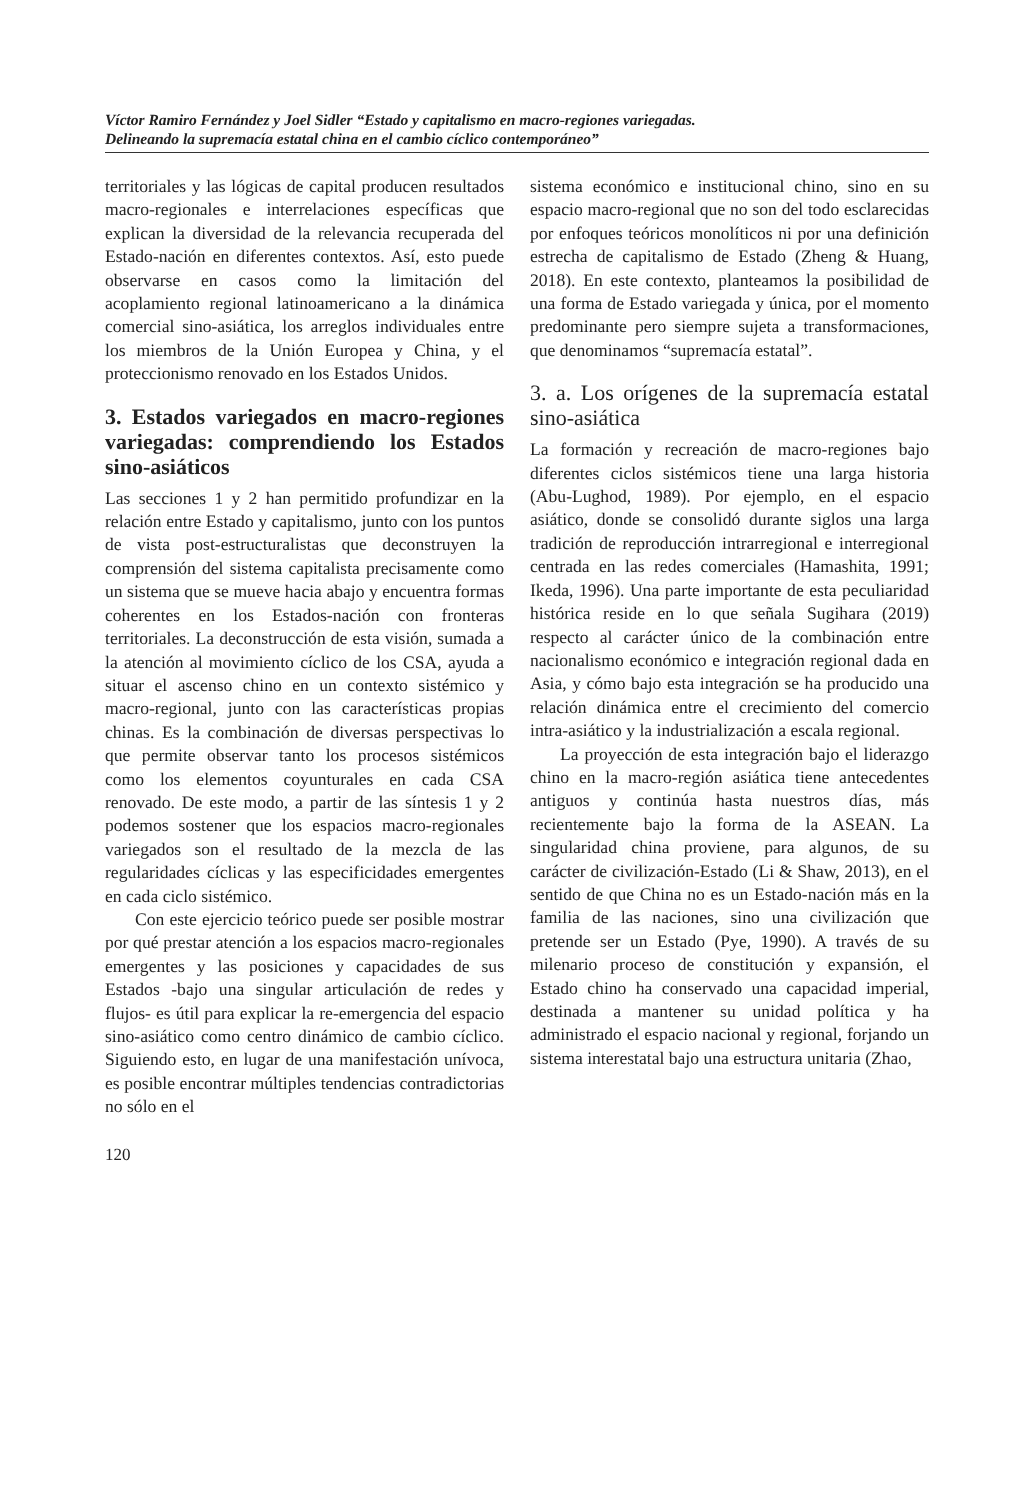Víctor Ramiro Fernández y Joel Sidler “Estado y capitalismo en macro-regiones variegadas.
Delineando la supremacía estatal china en el cambio cíclico contemporáneo”
territoriales y las lógicas de capital producen resultados macro-regionales e interrelaciones específicas que explican la diversidad de la relevancia recuperada del Estado-nación en diferentes contextos. Así, esto puede observarse en casos como la limitación del acoplamiento regional latinoamericano a la dinámica comercial sino-asiática, los arreglos individuales entre los miembros de la Unión Europea y China, y el proteccionismo renovado en los Estados Unidos.
3. Estados variegados en macro-regiones variegadas: comprendiendo los Estados sino-asiáticos
Las secciones 1 y 2 han permitido profundizar en la relación entre Estado y capitalismo, junto con los puntos de vista post-estructuralistas que deconstruyen la comprensión del sistema capitalista precisamente como un sistema que se mueve hacia abajo y encuentra formas coherentes en los Estados-nación con fronteras territoriales. La deconstrucción de esta visión, sumada a la atención al movimiento cíclico de los CSA, ayuda a situar el ascenso chino en un contexto sistémico y macro-regional, junto con las características propias chinas. Es la combinación de diversas perspectivas lo que permite observar tanto los procesos sistémicos como los elementos coyunturales en cada CSA renovado. De este modo, a partir de las síntesis 1 y 2 podemos sostener que los espacios macro-regionales variegados son el resultado de la mezcla de las regularidades cíclicas y las especificidades emergentes en cada ciclo sistémico.
Con este ejercicio teórico puede ser posible mostrar por qué prestar atención a los espacios macro-regionales emergentes y las posiciones y capacidades de sus Estados -bajo una singular articulación de redes y flujos- es útil para explicar la re-emergencia del espacio sino-asiático como centro dinámico de cambio cíclico. Siguiendo esto, en lugar de una manifestación unívoca, es posible encontrar múltiples tendencias contradictorias no sólo en el
120
sistema económico e institucional chino, sino en su espacio macro-regional que no son del todo esclarecidas por enfoques teóricos monolíticos ni por una definición estrecha de capitalismo de Estado (Zheng & Huang, 2018). En este contexto, planteamos la posibilidad de una forma de Estado variegada y única, por el momento predominante pero siempre sujeta a transformaciones, que denominamos “supremacía estatal”.
3. a. Los orígenes de la supremacía estatal sino-asiática
La formación y recreación de macro-regiones bajo diferentes ciclos sistémicos tiene una larga historia (Abu-Lughod, 1989). Por ejemplo, en el espacio asiático, donde se consolidó durante siglos una larga tradición de reproducción intrarregional e interregional centrada en las redes comerciales (Hamashita, 1991; Ikeda, 1996). Una parte importante de esta peculiaridad histórica reside en lo que señala Sugihara (2019) respecto al carácter único de la combinación entre nacionalismo económico e integración regional dada en Asia, y cómo bajo esta integración se ha producido una relación dinámica entre el crecimiento del comercio intra-asiático y la industrialización a escala regional.
La proyección de esta integración bajo el liderazgo chino en la macro-región asiática tiene antecedentes antiguos y continúa hasta nuestros días, más recientemente bajo la forma de la ASEAN. La singularidad china proviene, para algunos, de su carácter de civilización-Estado (Li & Shaw, 2013), en el sentido de que China no es un Estado-nación más en la familia de las naciones, sino una civilización que pretende ser un Estado (Pye, 1990). A través de su milenario proceso de constitución y expansión, el Estado chino ha conservado una capacidad imperial, destinada a mantener su unidad política y ha administrado el espacio nacional y regional, forjando un sistema interestatal bajo una estructura unitaria (Zhao,